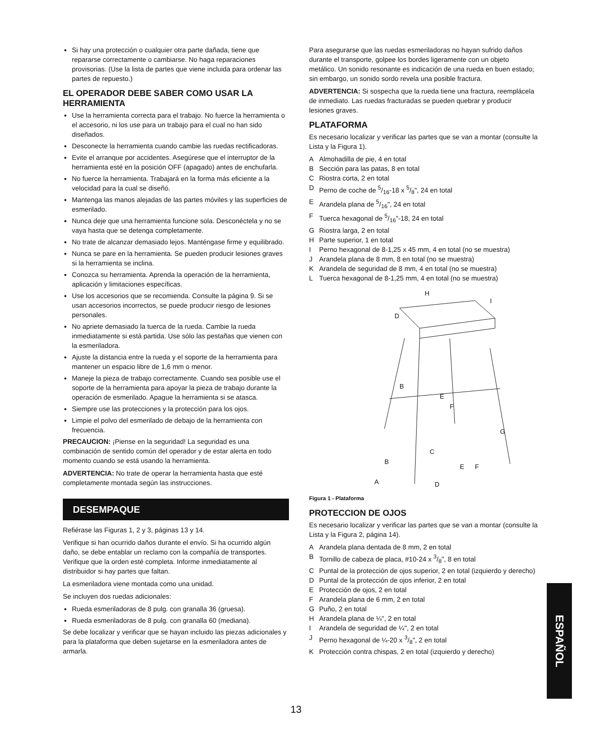Si hay una protección o cualquier otra parte dañada, tiene que repararse correctamente o cambiarse. No haga reparaciones provisorias. (Use la lista de partes que viene incluida para ordenar las partes de repuesto.)
EL OPERADOR DEBE SABER COMO USAR LA HERRAMIENTA
Use la herramienta correcta para el trabajo. No fuerce la herramienta o el accesorio, ni los use para un trabajo para el cual no han sido diseñados.
Desconecte la herramienta cuando cambie las ruedas rectificadoras.
Evite el arranque por accidentes. Asegúrese que el interruptor de la herramienta esté en la posición OFF (apagado) antes de enchufarla.
No fuerce la herramienta. Trabajará en la forma más eficiente a la velocidad para la cual se diseñó.
Mantenga las manos alejadas de las partes móviles y las superficies de esmerilado.
Nunca deje que una herramienta funcione sola. Desconéctela y no se vaya hasta que se detenga completamente.
No trate de alcanzar demasiado lejos. Manténgase firme y equilibrado.
Nunca se pare en la herramienta. Se pueden producir lesiones graves si la herramienta se inclina.
Conozca su herramienta. Aprenda la operación de la herramienta, aplicación y limitaciones específicas.
Use los accesorios que se recomienda. Consulte la página 9. Si se usan accesorios incorrectos, se puede producir riesgo de lesiones personales.
No apriete demasiado la tuerca de la rueda. Cambie la rueda inmediatamente si está partida. Use sólo las pestañas que vienen con la esmeriladora.
Ajuste la distancia entre la rueda y el soporte de la herramienta para mantener un espacio libre de 1,6 mm o menor.
Maneje la pieza de trabajo correctamente. Cuando sea posible use el soporte de la herramienta para apoyar la pieza de trabajo durante la operación de esmerilado. Apague la herramienta si se atasca.
Siempre use las protecciones y la protección para los ojos.
Limpie el polvo del esmerilado de debajo de la herramienta con frecuencia.
PRECAUCION: ¡Piense en la seguridad! La seguridad es una combinación de sentido común del operador y de estar alerta en todo momento cuando se está usando la herramienta.
ADVERTENCIA: No trate de operar la herramienta hasta que esté completamente montada según las instrucciones.
DESEMPAQUE
Refiérase las Figuras 1, 2 y 3, páginas 13 y 14.
Verifique si han ocurrido daños durante el envío. Si ha ocurrido algún daño, se debe entablar un reclamo con la compañía de transportes. Verifique que la orden esté completa. Informe inmediatamente al distribuidor si hay partes que faltan.
La esmeriladora viene montada como una unidad.
Se incluyen dos ruedas adicionales:
Rueda esmeriladoras de 8 pulg. con granalla 36 (gruesa).
Rueda esmeriladoras de 8 pulg. con granalla 60 (mediana).
Se debe localizar y verificar que se hayan incluido las piezas adicionales y para la plataforma que deben sujetarse en la esmeriladora antes de armarla.
Para asegurarse que las ruedas esmeriladoras no hayan sufrido daños durante el transporte, golpee los bordes ligeramente con un objeto metálico. Un sonido resonante es indicación de una rueda en buen estado; sin embargo, un sonido sordo revela una posible fractura.
ADVERTENCIA: Si sospecha que la rueda tiene una fractura, reemplácela de inmediato. Las ruedas fracturadas se pueden quebrar y producir lesiones graves.
PLATAFORMA
Es necesario localizar y verificar las partes que se van a montar (consulte la Lista y la Figura 1).
A Almohadilla de pie, 4 en total
B Sección para las patas, 8 en total
C Riostra corta, 2 en total
D Perno de coche de 5/16-18 x 5/8", 24 en total
E Arandela plana de 5/16", 24 en total
F Tuerca hexagonal de 5/16"-18, 24 en total
G Riostra larga, 2 en total
H Parte superior, 1 en total
I Perno hexagonal de 8-1,25 x 45 mm, 4 en total (no se muestra)
J Arandela plana de 8 mm, 8 en total (no se muestra)
K Arandela de seguridad de 8 mm, 4 en total (no se muestra)
L Tuerca hexagonal de 8-1,25 mm, 4 en total (no se muestra)
H
I
D
B
E
F
G
C
B
E
F
D
A
Figura 1 - Plataforma
PROTECCION DE OJOS
Es necesario localizar y verificar las partes que se van a montar (consulte la Lista y la Figura 2, página 14).
A Arandela plana dentada de 8 mm, 2 en total
B Tornillo de cabeza de placa, #10-24 x 3/8", 8 en total
C Puntal de la protección de ojos superior, 2 en total (izquierdo y derecho)
D Puntal de la protección de ojos inferior, 2 en total
E Protección de ojos, 2 en total
F Arandela plana de 6 mm, 2 en total
G Puño, 2 en total
H Arandela plana de ¼", 2 en total
I Arandela de seguridad de ¼", 2 en total
J Perno hexagonal de ¼-20 x 3/8", 2 en total
K Protección contra chispas, 2 en total (izquierdo y derecho)
ESPAÑOL
13